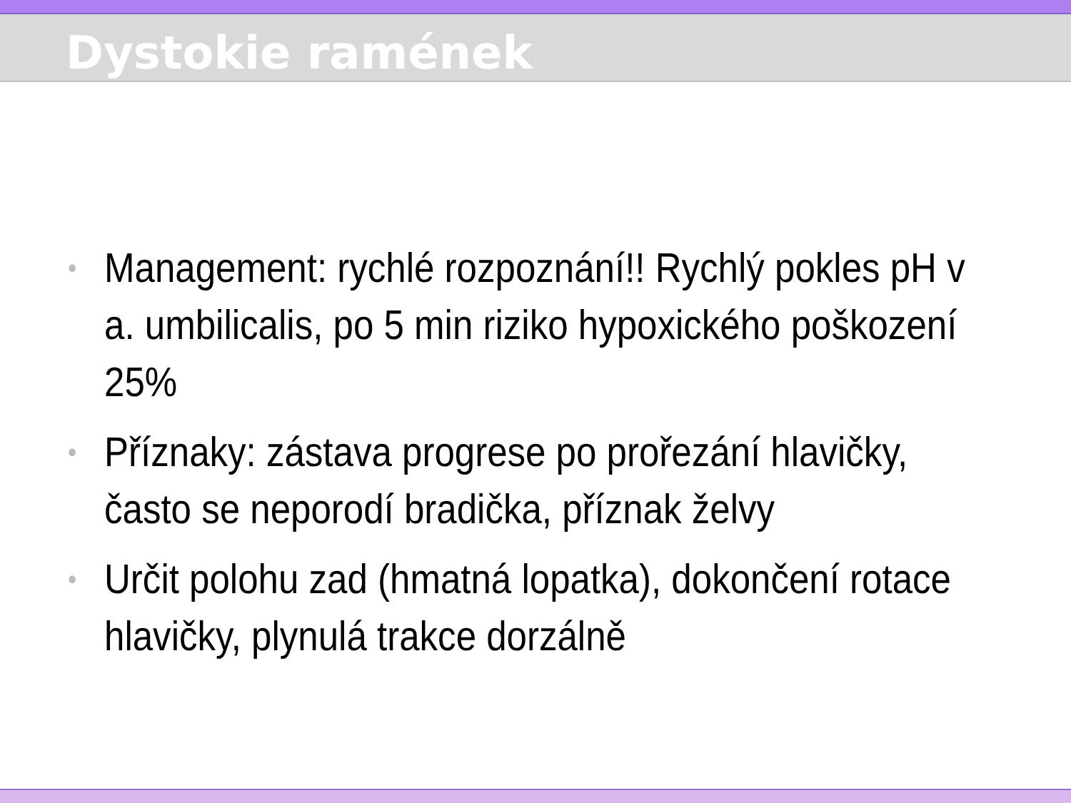Dystokie ramének
• Management: rychlé rozpoznání!! Rychlý pokles pH v a. umbilicalis, po 5 min riziko hypoxického poškození 25%
• Příznaky: zástava progrese po prořezání hlavičky, často se neporodí bradička, příznak želvy
• Určit polohu zad (hmatná lopatka), dokončení rotace hlavičky, plynulá trakce dorzálně